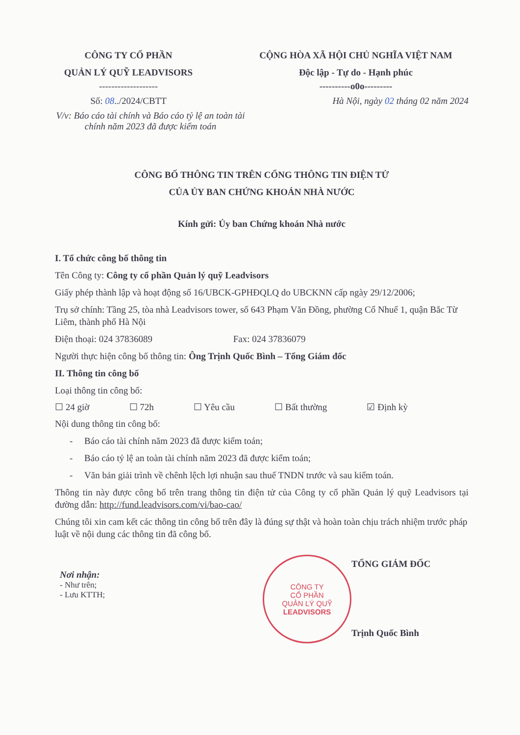CÔNG TY CỔ PHẦN
QUẢN LÝ QUỸ LEADVISORS
-------------------
Số: 08../2024/CBTT
CỘNG HÒA XÃ HỘI CHỦ NGHĨA VIỆT NAM
Độc lập - Tự do - Hạnh phúc
----------o0o---------
Hà Nội, ngày 02 tháng 02 năm 2024
V/v: Báo cáo tài chính và Báo cáo tỷ lệ an toàn tài chính năm 2023 đã được kiểm toán
CÔNG BỐ THÔNG TIN TRÊN CỔNG THÔNG TIN ĐIỆN TỬ
CỦA ỦY BAN CHỨNG KHOÁN NHÀ NƯỚC
Kính gửi: Ủy ban Chứng khoán Nhà nước
I. Tổ chức công bố thông tin
Tên Công ty: Công ty cổ phần Quản lý quỹ Leadvisors
Giấy phép thành lập và hoạt động số 16/UBCK-GPHĐQLQ do UBCKNN cấp ngày 29/12/2006;
Trụ sở chính: Tầng 25, tòa nhà Leadvisors tower, số 643 Phạm Văn Đồng, phường Cổ Nhuế 1, quận Bắc Từ Liêm, thành phố Hà Nội
Điện thoại: 024 37836089 Fax: 024 37836079
Người thực hiện công bố thông tin: Ông Trịnh Quốc Bình – Tổng Giám đốc
II. Thông tin công bố
Loại thông tin công bố:
☐ 24 giờ ☐ 72h ☐ Yêu cầu ☐ Bất thường ☑ Định kỳ
Nội dung thông tin công bố:
- Báo cáo tài chính năm 2023 đã được kiểm toán;
- Báo cáo tỷ lệ an toàn tài chính năm 2023 đã được kiểm toán;
- Văn bản giải trình về chênh lệch lợi nhuận sau thuế TNDN trước và sau kiểm toán.
Thông tin này được công bố trên trang thông tin điện tử của Công ty cổ phần Quản lý quỹ Leadvisors tại đường dẫn: http://fund.leadvisors.com/vi/bao-cao/
Chúng tôi xin cam kết các thông tin công bố trên đây là đúng sự thật và hoàn toàn chịu trách nhiệm trước pháp luật về nội dung các thông tin đã công bố.
Nơi nhận:
- Như trên;
- Lưu KTTH;
CÔNG TY
CỔ PHẦN
QUẢN LÝ QUỸ
LEADVISORS
TỔNG GIÁM ĐỐC
Trịnh Quốc Bình